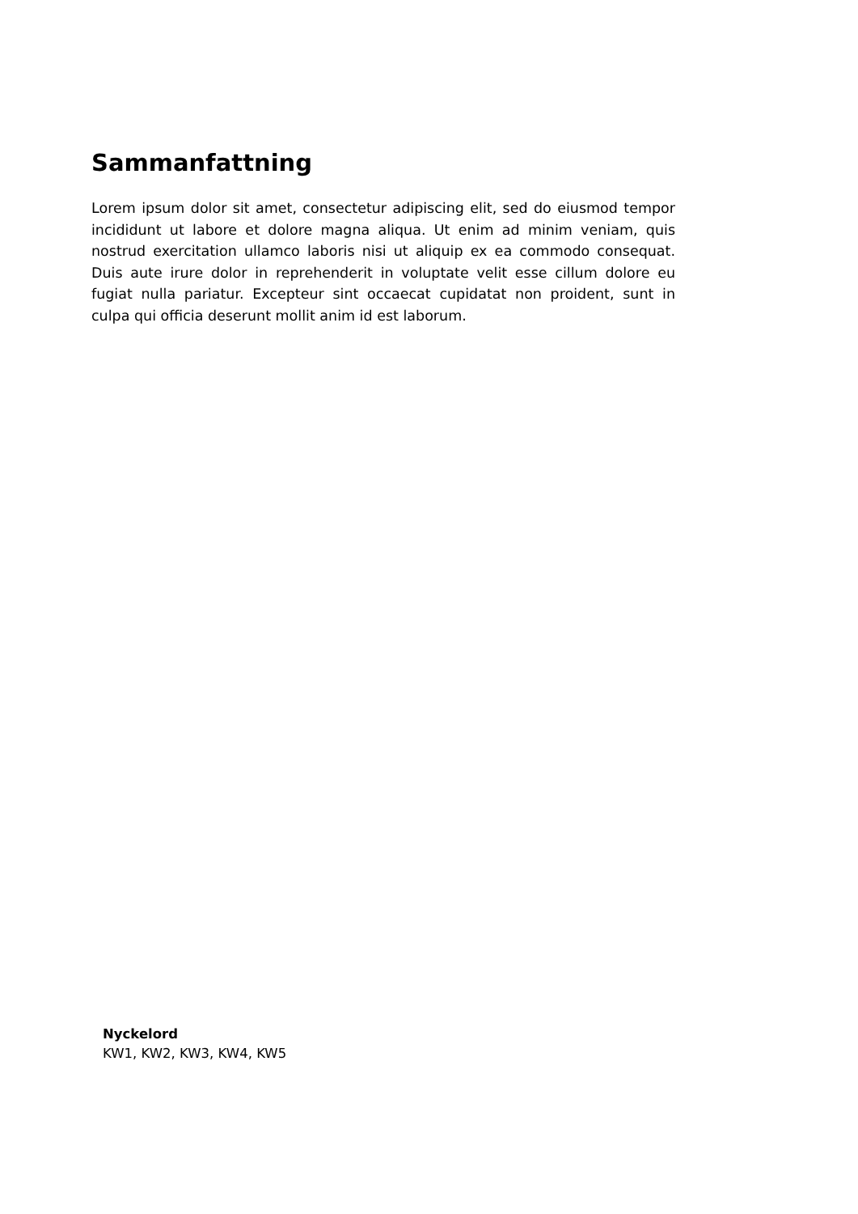Sammanfattning
Lorem ipsum dolor sit amet, consectetur adipiscing elit, sed do eiusmod tempor incididunt ut labore et dolore magna aliqua. Ut enim ad minim veniam, quis nostrud exercitation ullamco laboris nisi ut aliquip ex ea commodo consequat. Duis aute irure dolor in reprehenderit in voluptate velit esse cillum dolore eu fugiat nulla pariatur. Excepteur sint occaecat cupidatat non proident, sunt in culpa qui officia deserunt mollit anim id est laborum.
Nyckelord
KW1, KW2, KW3, KW4, KW5